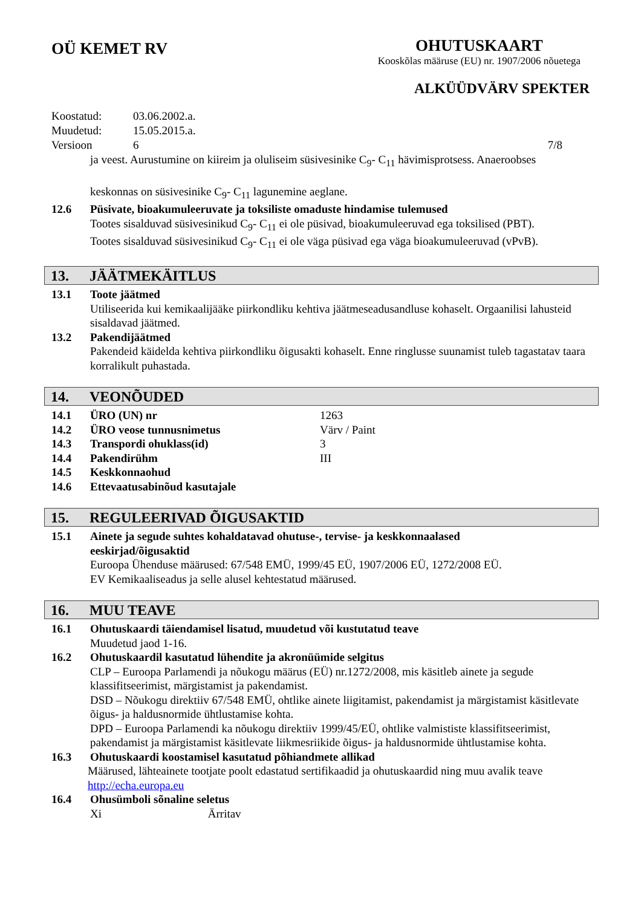OÜ KEMET RV
OHUTUSKAART
Kooskõlas määruse (EU) nr. 1907/2006 nõuetega
ALKÜÜDVÄRV SPEKTER
| Koostatud: | 03.06.2002.a. | |
| Muudetud: | 15.05.2015.a. | |
| Versioon | 6 | 7/8 |
ja veest. Aurustumine on kiireim ja oluliseim süsivesinike C<sub>9</sub>- C<sub>11</sub> hävimisprotsess. Anaeroobses
keskonnas on süsivesinike C<sub>9</sub>- C<sub>11</sub> lagunemine aeglane.
12.6 Püsivate, bioakumuleeruvate ja toksiliste omaduste hindamise tulemused
Tootes sisalduvad süsivesinikud C<sub>9</sub>- C<sub>11</sub> ei ole püsivad, bioakumuleeruvad ega toksilised (PBT).
Tootes sisalduvad süsivesinikud C<sub>9</sub>- C<sub>11</sub> ei ole väga püsivad ega väga bioakumuleeruvad (vPvB).
13. JÄÄTMEKÄITLUS
13.1 Toote jäätmed
Utiliseerida kui kemikaalijääke piirkondliku kehtiva jäätmeseadusandluse kohaselt. Orgaanilisi lahusteid sisaldavad jäätmed.
13.2 Pakendijäätmed
Pakendeid käidelda kehtiva piirkondliku õigusakti kohaselt. Enne ringlusse suunamist tuleb tagastatav taara korralikult puhastada.
14. VEONÕUDED
14.1 ÜRO (UN) nr 1263
14.2 ÜRO veose tunnusnimetus Värv / Paint
14.3 Transpordi ohuklass(id) 3
14.4 Pakendirühm III
14.5 Keskkonnaohud
14.6 Ettevaatusabinõud kasutajale
15. REGULEERIVAD ÕIGUSAKTID
15.1 Ainete ja segude suhtes kohaldatavad ohutuse-, tervise- ja keskkonnaalased
eeskirjad/õigusaktid
Euroopa Ühenduse määrused: 67/548 EMÜ, 1999/45 EÜ, 1907/2006 EÜ, 1272/2008 EÜ.
EV Kemikaaliseadus ja selle alusel kehtestatud määrused.
16. MUU TEAVE
16.1 Ohutuskaardi täiendamisel lisatud, muudetud või kustutatud teave
Muudetud jaod 1-16.
16.2 Ohutuskaardil kasutatud lühendite ja akronüümide selgitus
CLP – Euroopa Parlamendi ja nõukogu määrus (EÜ) nr.1272/2008, mis käsitleb ainete ja segude klassifitseerimist, märgistamist ja pakendamist.
DSD – Nõukogu direktiiv 67/548 EMÜ, ohtlike ainete liigitamist, pakendamist ja märgistamist käsitlevate õigus- ja haldusnormide ühtlustamise kohta.
DPD – Euroopa Parlamendi ka nõukogu direktiiv 1999/45/EÜ, ohtlike valmististe klassifitseerimist, pakendamist ja märgistamist käsitlevate liikmesriikide õigus- ja haldusnormide ühtlustamise kohta.
16.3 Ohutuskaardi koostamisel kasutatud põhiandmete allikad
Määrused, lähteainete tootjate poolt edastatud sertifikaadid ja ohutuskaardid ning muu avalik teave http://echa.europa.eu
16.4 Ohusümboli sõnaline seletus
Xi Ärritav